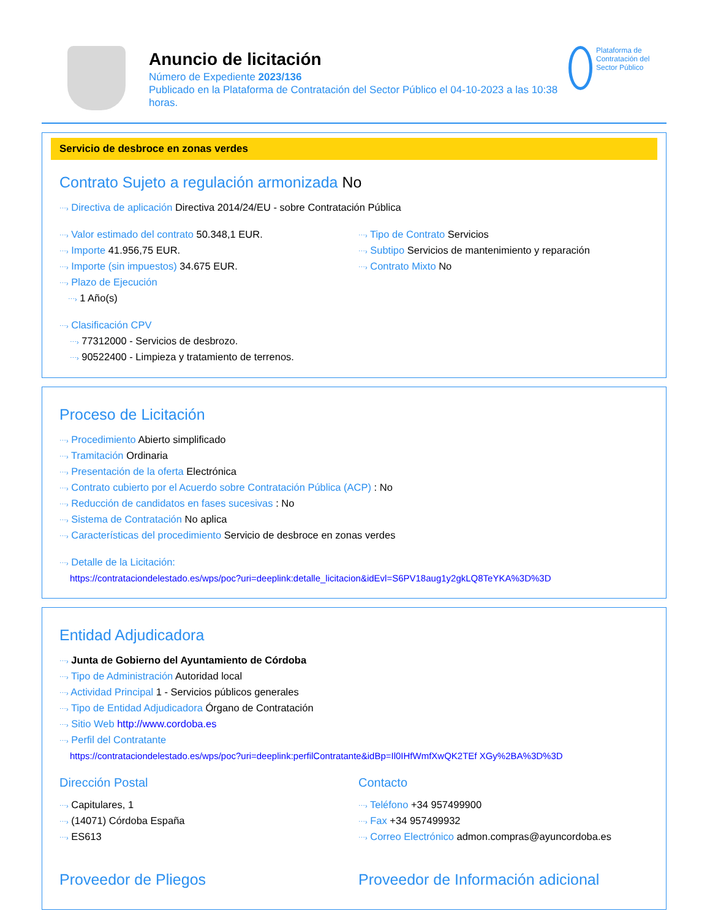Anuncio de licitación
Número de Expediente 2023/136
Publicado en la Plataforma de Contratación del Sector Público el 04-10-2023 a las 10:38 horas.
Plataforma de Contratación del Sector Público
Servicio de desbroce en zonas verdes
Contrato Sujeto a regulación armonizada No
⋯› Directiva de aplicación Directiva 2014/24/EU - sobre Contratación Pública
⋯› Valor estimado del contrato 50.348,1 EUR.
⋯› Importe 41.956,75 EUR.
⋯› Importe (sin impuestos) 34.675 EUR.
⋯› Plazo de Ejecución
⋯› 1 Año(s)
⋯› Tipo de Contrato Servicios
⋯› Subtipo Servicios de mantenimiento y reparación
⋯› Contrato Mixto No
⋯› Clasificación CPV
⋯› 77312000 - Servicios de desbrozo.
⋯› 90522400 - Limpieza y tratamiento de terrenos.
Proceso de Licitación
⋯› Procedimiento Abierto simplificado
⋯› Tramitación Ordinaria
⋯› Presentación de la oferta Electrónica
⋯› Contrato cubierto por el Acuerdo sobre Contratación Pública (ACP) : No
⋯› Reducción de candidatos en fases sucesivas : No
⋯› Sistema de Contratación No aplica
⋯› Características del procedimiento Servicio de desbroce en zonas verdes
⋯› Detalle de la Licitación:
https://contrataciondelestado.es/wps/poc?uri=deeplink:detalle_licitacion&idEvl=S6PV18aug1y2gkLQ8TeYKA%3D%3D
Entidad Adjudicadora
⋯› Junta de Gobierno del Ayuntamiento de Córdoba
⋯› Tipo de Administración Autoridad local
⋯› Actividad Principal 1 - Servicios públicos generales
⋯› Tipo de Entidad Adjudicadora Órgano de Contratación
⋯› Sitio Web http://www.cordoba.es
⋯› Perfil del Contratante
https://contrataciondelestado.es/wps/poc?uri=deeplink:perfilContratante&idBp=Il0IHfWmfXwQK2TEf XGy%2BA%3D%3D
Dirección Postal
⋯› Capitulares, 1
⋯› (14071) Córdoba España
⋯› ES613
Contacto
⋯› Teléfono +34 957499900
⋯› Fax +34 957499932
⋯› Correo Electrónico admon.compras@ayuncordoba.es
Proveedor de Pliegos Proveedor de Información adicional